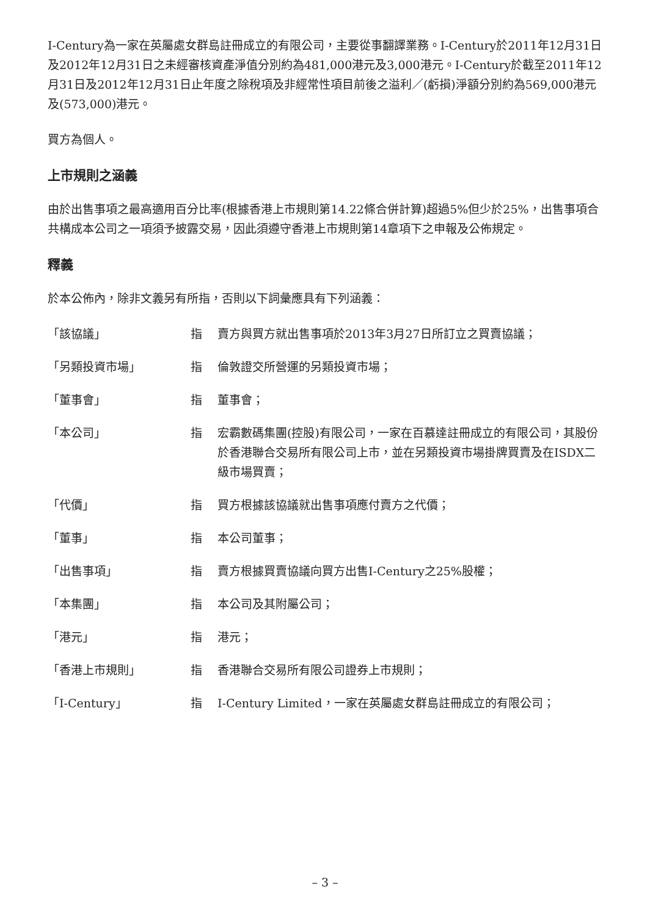I-Century為一家在英屬處女群島註冊成立的有限公司，主要從事翻譯業務。I-Century於2011年12月31日及2012年12月31日之未經審核資產淨值分別約為481,000港元及3,000港元。I-Century於截至2011年12月31日及2012年12月31日止年度之除稅項及非經常性項目前後之溢利／(虧損)淨額分別約為569,000港元及(573,000)港元。
買方為個人。
上市規則之涵義
由於出售事項之最高適用百分比率(根據香港上市規則第14.22條合併計算)超過5%但少於25%，出售事項合共構成本公司之一項須予披露交易，因此須遵守香港上市規則第14章項下之申報及公佈規定。
釋義
於本公佈內，除非文義另有所指，否則以下詞彙應具有下列涵義：
| 「該協議」 | 指 | 賣方與買方就出售事項於2013年3月27日所訂立之買賣協議； |
| 「另類投資市場」 | 指 | 倫敦證交所營運的另類投資市場； |
| 「董事會」 | 指 | 董事會； |
| 「本公司」 | 指 | 宏霸數碼集團(控股)有限公司，一家在百慕達註冊成立的有限公司，其股份於香港聯合交易所有限公司上市，並在另類投資市場掛牌買賣及在ISDX二級市場買賣； |
| 「代價」 | 指 | 買方根據該協議就出售事項應付賣方之代價； |
| 「董事」 | 指 | 本公司董事； |
| 「出售事項」 | 指 | 賣方根據買賣協議向買方出售I-Century之25%股權； |
| 「本集團」 | 指 | 本公司及其附屬公司； |
| 「港元」 | 指 | 港元； |
| 「香港上市規則」 | 指 | 香港聯合交易所有限公司證券上市規則； |
| 「I-Century」 | 指 | I-Century Limited，一家在英屬處女群島註冊成立的有限公司； |
– 3 –